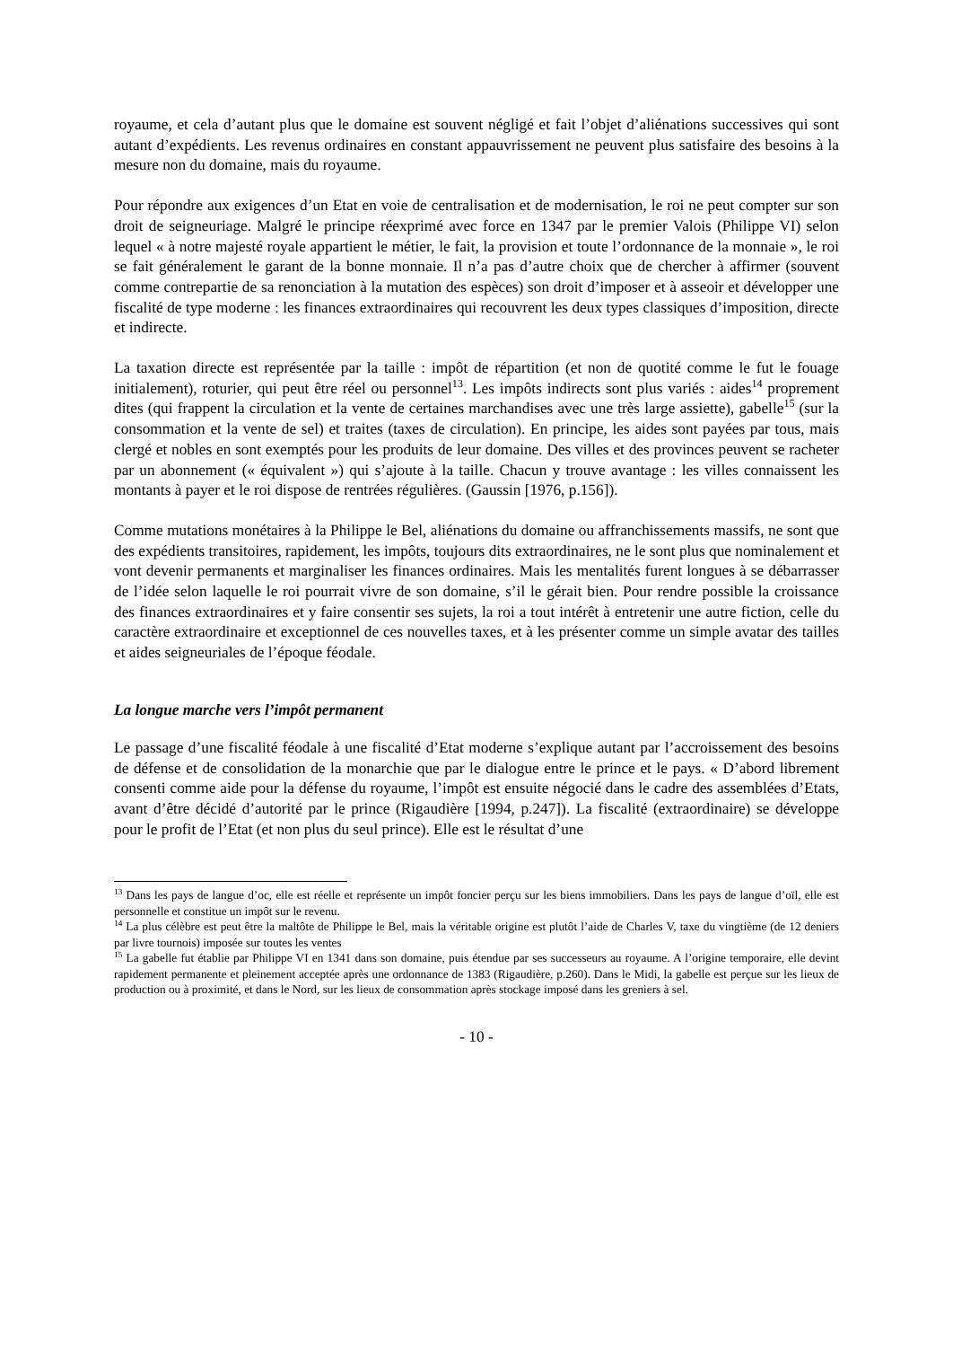royaume, et cela d’autant plus que le domaine est souvent négligé et fait l’objet d’aliénations successives qui sont autant d’expédients. Les revenus ordinaires en constant appauvrissement ne peuvent plus satisfaire des besoins à la mesure non du domaine, mais du royaume.
Pour répondre aux exigences d’un Etat en voie de centralisation et de modernisation, le roi ne peut compter sur son droit de seigneuriage. Malgré le principe réexprimé avec force en 1347 par le premier Valois (Philippe VI) selon lequel « à notre majesté royale appartient le métier, le fait, la provision et toute l’ordonnance de la monnaie », le roi se fait généralement le garant de la bonne monnaie. Il n’a pas d’autre choix que de chercher à affirmer (souvent comme contrepartie de sa renonciation à la mutation des espèces) son droit d’imposer et à asseoir et développer une fiscalité de type moderne : les finances extraordinaires qui recouvrent les deux types classiques d’imposition, directe et indirecte.
La taxation directe est représentée par la taille : impôt de répartition (et non de quotité comme le fut le fouage initialement), roturier, qui peut être réel ou personnel<sup>13</sup>. Les impôts indirects sont plus variés : aides<sup>14</sup> proprement dites (qui frappent la circulation et la vente de certaines marchandises avec une très large assiette), gabelle<sup>15</sup> (sur la consommation et la vente de sel) et traites (taxes de circulation). En principe, les aides sont payées par tous, mais clergé et nobles en sont exemptés pour les produits de leur domaine. Des villes et des provinces peuvent se racheter par un abonnement (« équivalent ») qui s’ajoute à la taille. Chacun y trouve avantage : les villes connaissent les montants à payer et le roi dispose de rentrées régulières. (Gaussin [1976, p.156]).
Comme mutations monétaires à la Philippe le Bel, aliénations du domaine ou affranchissements massifs, ne sont que des expédients transitoires, rapidement, les impôts, toujours dits extraordinaires, ne le sont plus que nominalement et vont devenir permanents et marginaliser les finances ordinaires. Mais les mentalités furent longues à se débarrasser de l’idée selon laquelle le roi pourrait vivre de son domaine, s’il le gérait bien. Pour rendre possible la croissance des finances extraordinaires et y faire consentir ses sujets, la roi a tout intérêt à entretenir une autre fiction, celle du caractère extraordinaire et exceptionnel de ces nouvelles taxes, et à les présenter comme un simple avatar des tailles et aides seigneuriales de l’époque féodale.
La longue marche vers l’impôt permanent
Le passage d’une fiscalité féodale à une fiscalité d’Etat moderne s’explique autant par l’accroissement des besoins de défense et de consolidation de la monarchie que par le dialogue entre le prince et le pays. « D’abord librement consenti comme aide pour la défense du royaume, l’impôt est ensuite négocié dans le cadre des assemblées d’Etats, avant d’être décidé d’autorité par le prince (Rigaudière [1994, p.247]). La fiscalité (extraordinaire) se développe pour le profit de l’Etat (et non plus du seul prince). Elle est le résultat d’une
<sup>13</sup> Dans les pays de langue d’oc, elle est réelle et représente un impôt foncier perçu sur les biens immobiliers. Dans les pays de langue d’oïl, elle est personnelle et constitue un impôt sur le revenu.
<sup>14</sup> La plus célèbre est peut être la maltôte de Philippe le Bel, mais la véritable origine est plutôt l’aide de Charles V, taxe du vingtième (de 12 deniers par livre tournois) imposée sur toutes les ventes
<sup>15</sup> La gabelle fut établie par Philippe VI en 1341 dans son domaine, puis étendue par ses successeurs au royaume. A l’origine temporaire, elle devint rapidement permanente et pleinement acceptée après une ordonnance de 1383 (Rigaudière, p.260). Dans le Midi, la gabelle est perçue sur les lieux de production ou à proximité, et dans le Nord, sur les lieux de consommation après stockage imposé dans les greniers à sel.
- 10 -